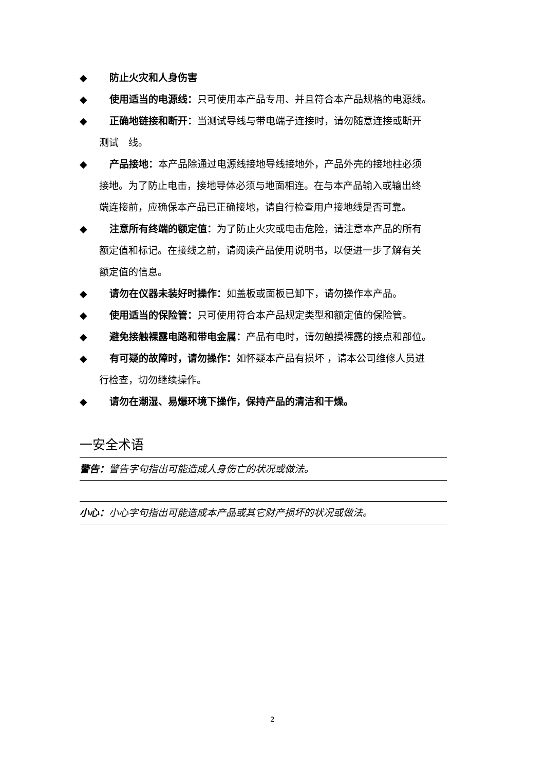◆ 防止火灾和人身伤害
◆ 使用适当的电源线：只可使用本产品专用、并且符合本产品规格的电源线。
◆ 正确地链接和断开：当测试导线与带电端子连接时，请勿随意连接或断开
测试　线。
◆ 产品接地：本产品除通过电源线接地导线接地外，产品外壳的接地柱必须
接地。为了防止电击，接地导体必须与地面相连。在与本产品输入或输出终
端连接前，应确保本产品已正确接地，请自行检查用户接地线是否可靠。
◆ 注意所有终端的额定值：为了防止火灾或电击危险，请注意本产品的所有
额定值和标记。在接线之前，请阅读产品使用说明书，以便进一步了解有关
额定值的信息。
◆ 请勿在仪器未装好时操作：如盖板或面板已卸下，请勿操作本产品。
◆ 使用适当的保险管：只可使用符合本产品规定类型和额定值的保险管。
◆ 避免接触裸露电路和带电金属：产品有电时，请勿触摸裸露的接点和部位。
◆ 有可疑的故障时，请勿操作：如怀疑本产品有损坏 ，请本公司维修人员进
行检查，切勿继续操作。
◆ 请勿在潮湿、易爆环境下操作，保持产品的清洁和干燥。
一安全术语
警告：警告字句指出可能造成人身伤亡的状况或做法。
小心：小心字句指出可能造成本产品或其它财产损坏的状况或做法。
2